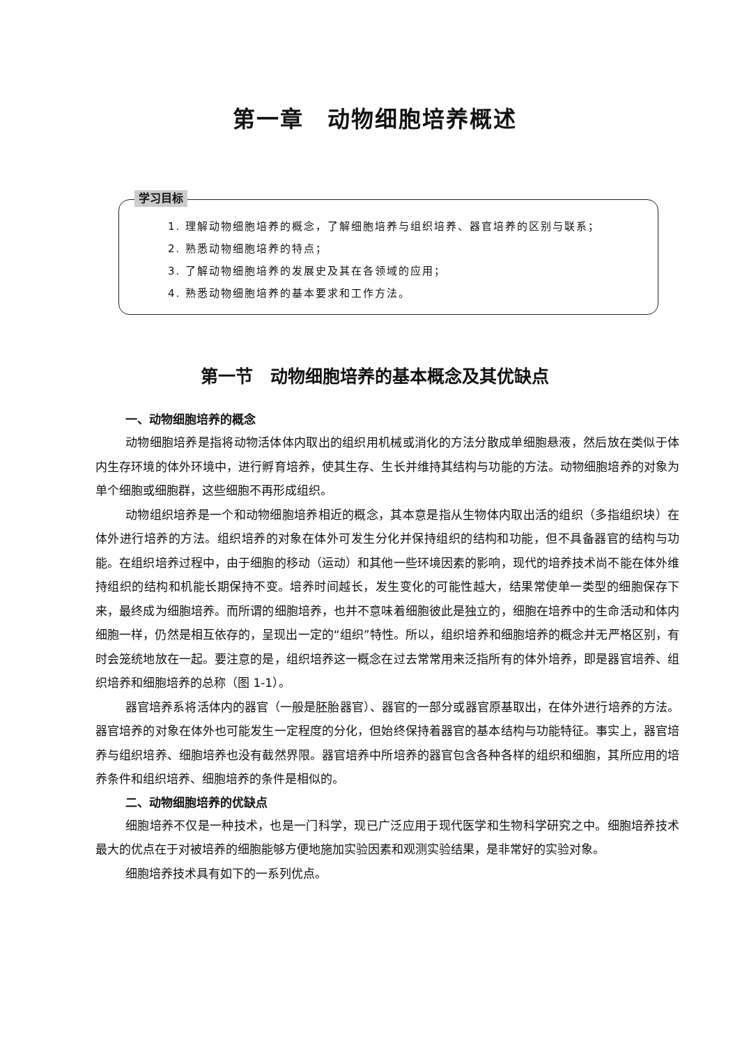第一章　动物细胞培养概述
学习目标
1. 理解动物细胞培养的概念，了解细胞培养与组织培养、器官培养的区别与联系；
2. 熟悉动物细胞培养的特点；
3. 了解动物细胞培养的发展史及其在各领域的应用；
4. 熟悉动物细胞培养的基本要求和工作方法。
第一节　动物细胞培养的基本概念及其优缺点
一、动物细胞培养的概念
动物细胞培养是指将动物活体体内取出的组织用机械或消化的方法分散成单细胞悬液，然后放在类似于体内生存环境的体外环境中，进行孵育培养，使其生存、生长并维持其结构与功能的方法。动物细胞培养的对象为单个细胞或细胞群，这些细胞不再形成组织。
动物组织培养是一个和动物细胞培养相近的概念，其本意是指从生物体内取出活的组织（多指组织块）在体外进行培养的方法。组织培养的对象在体外可发生分化并保持组织的结构和功能，但不具备器官的结构与功能。在组织培养过程中，由于细胞的移动（运动）和其他一些环境因素的影响，现代的培养技术尚不能在体外维持组织的结构和机能长期保持不变。培养时间越长，发生变化的可能性越大，结果常使单一类型的细胞保存下来，最终成为细胞培养。而所谓的细胞培养，也并不意味着细胞彼此是独立的，细胞在培养中的生命活动和体内细胞一样，仍然是相互依存的，呈现出一定的“组织”特性。所以，组织培养和细胞培养的概念并无严格区别，有时会笼统地放在一起。要注意的是，组织培养这一概念在过去常常用来泛指所有的体外培养，即是器官培养、组织培养和细胞培养的总称（图 1-1）。
器官培养系将活体内的器官（一般是胚胎器官）、器官的一部分或器官原基取出，在体外进行培养的方法。器官培养的对象在体外也可能发生一定程度的分化，但始终保持着器官的基本结构与功能特征。事实上，器官培养与组织培养、细胞培养也没有截然界限。器官培养中所培养的器官包含各种各样的组织和细胞，其所应用的培养条件和组织培养、细胞培养的条件是相似的。
二、动物细胞培养的优缺点
细胞培养不仅是一种技术，也是一门科学，现已广泛应用于现代医学和生物科学研究之中。细胞培养技术最大的优点在于对被培养的细胞能够方便地施加实验因素和观测实验结果，是非常好的实验对象。
细胞培养技术具有如下的一系列优点。